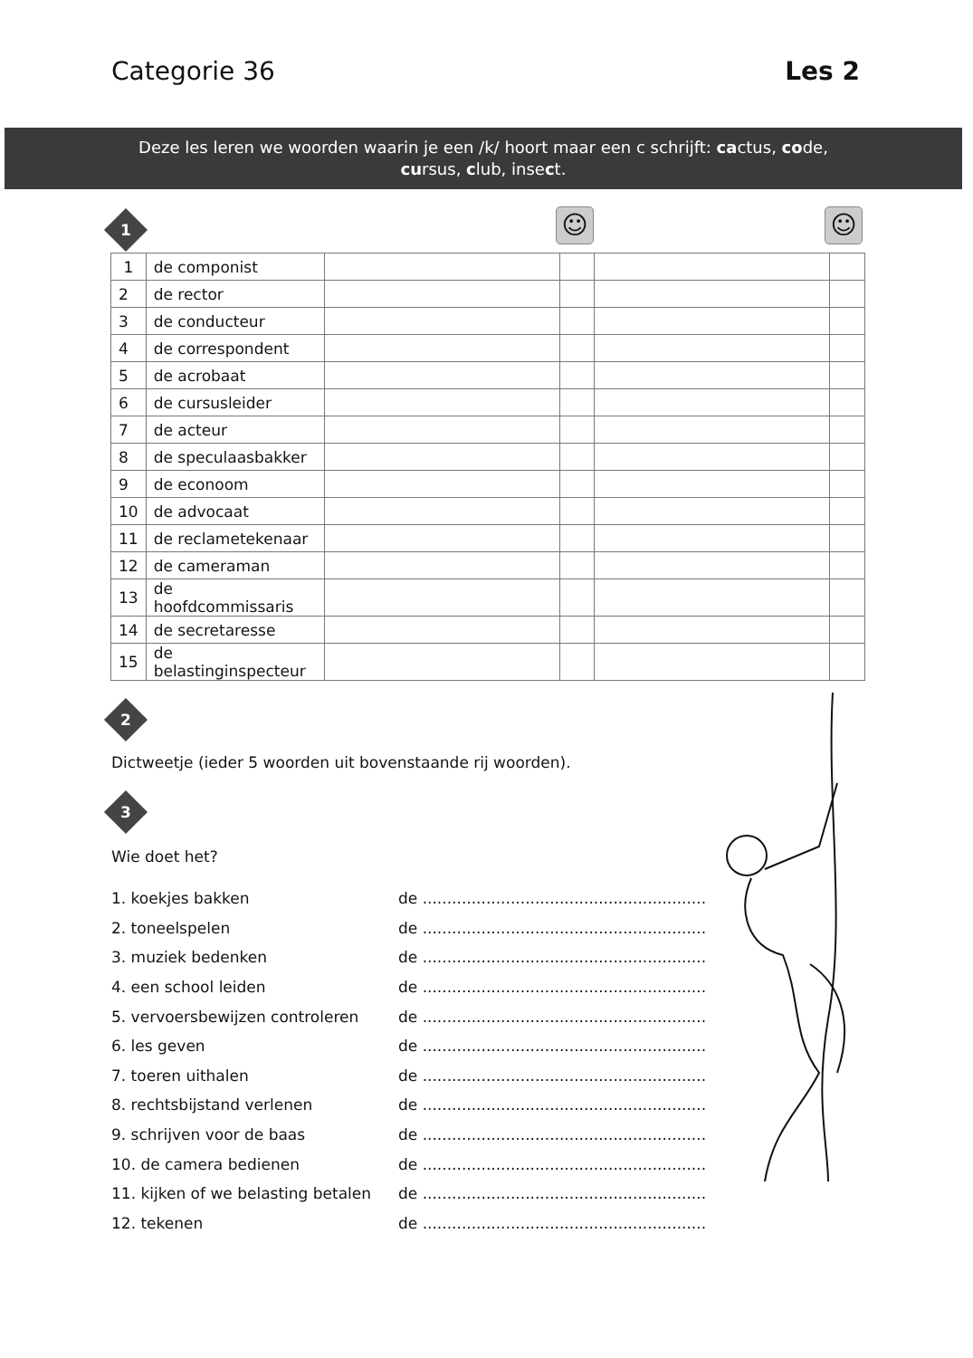Categorie 36 Les 2
Deze les leren we woorden waarin je een /k/ hoort maar een c schrijft: cactus, code,
cursus, club, insect.
1
☺ ☺
| 1 | de componist | | | | |
| 2 | de rector | | | | |
| 3 | de conducteur | | | | |
| 4 | de correspondent | | | | |
| 5 | de acrobaat | | | | |
| 6 | de cursusleider | | | | |
| 7 | de acteur | | | | |
| 8 | de speculaasbakker | | | | |
| 9 | de econoom | | | | |
| 10 | de advocaat | | | | |
| 11 | de reclametekenaar | | | | |
| 12 | de cameraman | | | | |
| 13 | de hoofdcommissaris | | | | |
| 14 | de secretaresse | | | | |
| 15 | de belastinginspecteur | | | | |
2
Dictweetje (ieder 5 woorden uit bovenstaande rij woorden).
3
Wie doet het?
1. koekjes bakken de ..........................................................
2. toneelspelen de ..........................................................
3. muziek bedenken de ..........................................................
4. een school leiden de ..........................................................
5. vervoersbewijzen controleren de ..........................................................
6. les geven de ..........................................................
7. toeren uithalen de ..........................................................
8. rechtsbijstand verlenen de ..........................................................
9. schrijven voor de baas de ..........................................................
10. de camera bedienen de ..........................................................
11. kijken of we belasting betalen de ..........................................................
12. tekenen de ..........................................................